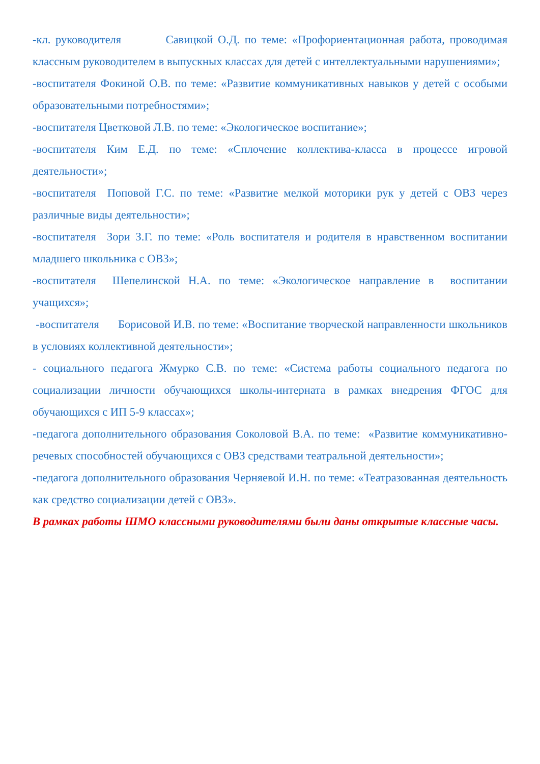-кл. руководителя Савицкой О.Д. по теме: «Профориентационная работа, проводимая классным руководителем в выпускных классах для детей с интеллектуальными нарушениями»;
-воспитателя Фокиной О.В. по теме: «Развитие коммуникативных навыков у детей с особыми образовательными потребностями»;
-воспитателя Цветковой Л.В. по теме: «Экологическое воспитание»;
-воспитателя Ким Е.Д. по теме: «Сплочение коллектива-класса в процессе игровой деятельности»;
-воспитателя Поповой Г.С. по теме: «Развитие мелкой моторики рук у детей с ОВЗ через различные виды деятельности»;
-воспитателя Зори З.Г. по теме: «Роль воспитателя и родителя в нравственном воспитании младшего школьника с ОВЗ»;
-воспитателя Шепелинской Н.А. по теме: «Экологическое направление в воспитании учащихся»;
-воспитателя Борисовой И.В. по теме: «Воспитание творческой направленности школьников в условиях коллективной деятельности»;
- социального педагога Жмурко С.В. по теме: «Система работы социального педагога по социализации личности обучающихся школы-интерната в рамках внедрения ФГОС для обучающихся с ИП 5-9 классах»;
-педагога дополнительного образования Соколовой В.А. по теме: «Развитие коммуникативно-речевых способностей обучающихся с ОВЗ средствами театральной деятельности»;
-педагога дополнительного образования Черняевой И.Н. по теме: «Театразованная деятельность как средство социализации детей с ОВЗ».
В рамках работы ШМО классными руководителями были даны открытые классные часы.